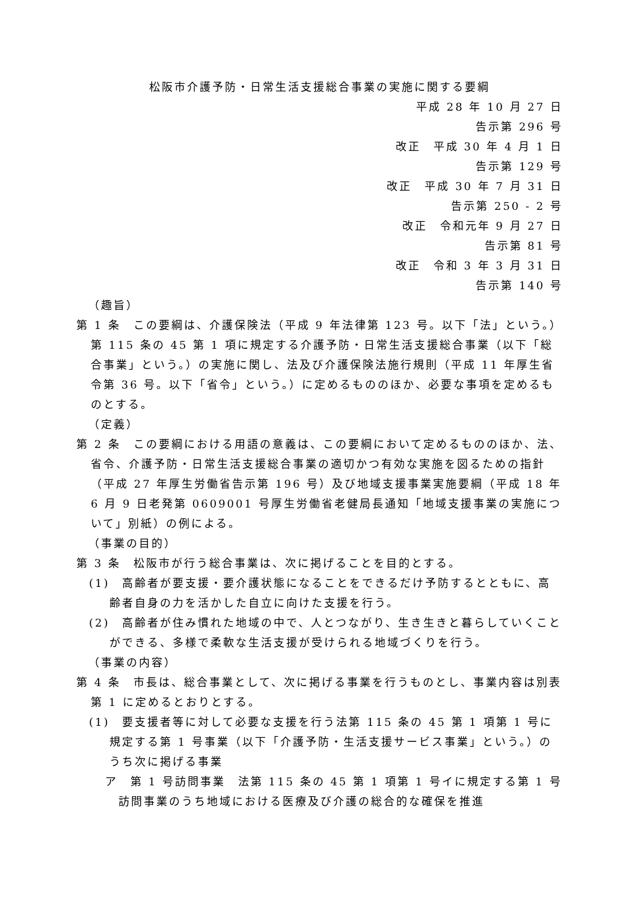松阪市介護予防・日常生活支援総合事業の実施に関する要綱
平成 28 年 10 月 27 日
告示第 296 号
改正　平成 30 年 4 月 1 日
告示第 129 号
改正　平成 30 年 7 月 31 日
告示第 250 - 2 号
改正　令和元年 9 月 27 日
告示第 81 号
改正　令和 3 年 3 月 31 日
告示第 140 号
（趣旨）
第 1 条　この要綱は、介護保険法（平成 9 年法律第 123 号。以下「法」という。）第 115 条の 45 第 1 項に規定する介護予防・日常生活支援総合事業（以下「総合事業」という。）の実施に関し、法及び介護保険法施行規則（平成 11 年厚生省令第 36 号。以下「省令」という。）に定めるもののほか、必要な事項を定めるものとする。
（定義）
第 2 条　この要綱における用語の意義は、この要綱において定めるもののほか、法、省令、介護予防・日常生活支援総合事業の適切かつ有効な実施を図るための指針（平成 27 年厚生労働省告示第 196 号）及び地域支援事業実施要綱（平成 18 年 6 月 9 日老発第 0609001 号厚生労働省老健局長通知「地域支援事業の実施について」別紙）の例による。
（事業の目的）
第 3 条　松阪市が行う総合事業は、次に掲げることを目的とする。
(1)　高齢者が要支援・要介護状態になることをできるだけ予防するとともに、高齢者自身の力を活かした自立に向けた支援を行う。
(2)　高齢者が住み慣れた地域の中で、人とつながり、生き生きと暮らしていくことができる、多様で柔軟な生活支援が受けられる地域づくりを行う。
（事業の内容）
第 4 条　市長は、総合事業として、次に掲げる事業を行うものとし、事業内容は別表第 1 に定めるとおりとする。
(1)　要支援者等に対して必要な支援を行う法第 115 条の 45 第 1 項第 1 号に規定する第 1 号事業（以下「介護予防・生活支援サービス事業」という。）のうち次に掲げる事業
ア　第 1 号訪問事業　法第 115 条の 45 第 1 項第 1 号イに規定する第 1 号訪問事業のうち地域における医療及び介護の総合的な確保を推進